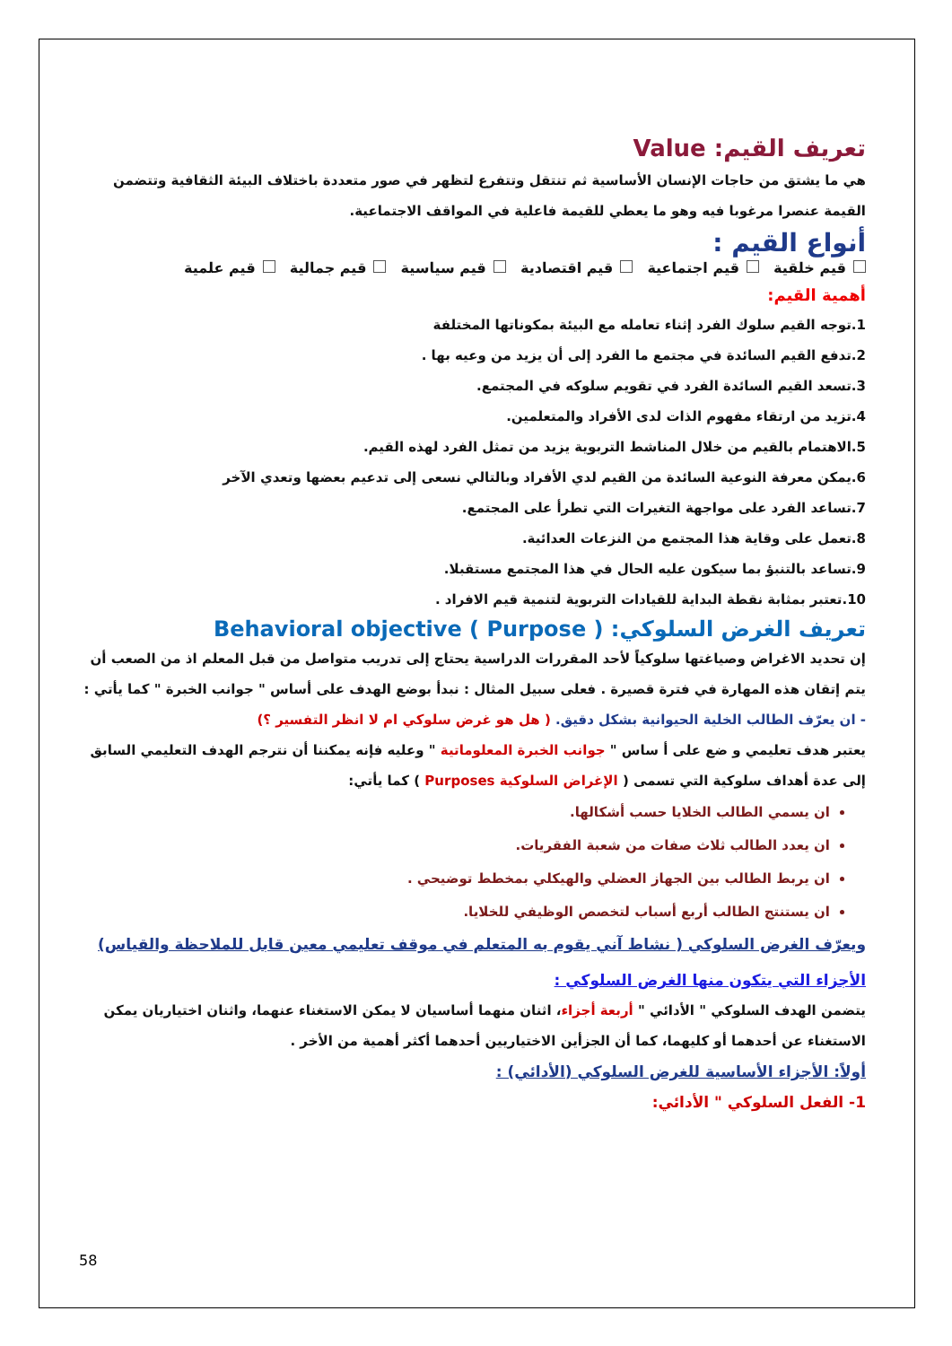تعريف القيم: Value
هي ما يشتق من حاجات الإنسان الأساسية ثم تنتقل وتتفرع لتظهر في صور متعددة باختلاف البيئة الثقافية وتتضمن القيمة عنصرا مرغوبا فيه وهو ما يعطي للقيمة فاعلية في المواقف الاجتماعية.
أنواع القيم :
قيم خلقية قيم اجتماعية قيم اقتصادية قيم سياسية قيم جمالية قيم علمية
أهمية القيم:
1.توجه القيم سلوك الفرد إثناء تعامله مع البيئة بمكوناتها المختلفة
2.تدفع القيم السائدة في مجتمع ما الفرد إلى أن يزيد من وعيه بها .
3.تسعد القيم السائدة الفرد في تقويم سلوكه في المجتمع.
4.تزيد من ارتقاء مفهوم الذات لدى الأفراد والمتعلمين.
5.الاهتمام بالقيم من خلال المناشط التربوية يزيد من تمثل الفرد لهذه القيم.
6.يمكن معرفة النوعية السائدة من القيم لدي الأفراد وبالتالي نسعى إلى تدعيم بعضها وتعدي الآخر
7.تساعد الفرد على مواجهة التغيرات التي تطرأ على المجتمع.
8.تعمل على وقاية هذا المجتمع من النزعات العدائية.
9.تساعد بالتنبؤ بما سيكون عليه الحال في هذا المجتمع مستقبلا.
10.تعتبر بمثابة نقطة البداية للقيادات التربوية لتنمية قيم الافراد .
تعريف الغرض السلوكي: Behavioral objective ( Purpose )
إن تحديد الاغراض وصياغتها سلوكياً لأحد المقررات الدراسية يحتاج إلى تدريب متواصل من قبل المعلم اذ من الصعب أن يتم إتقان هذه المهارة في فترة قصيرة . فعلى سبيل المثال : نبدأ بوضع الهدف على أساس " جوانب الخبرة " كما يأتي :
- ان يعرّف الطالب الخلية الحيوانية بشكل دقيق. ( هل هو غرض سلوكي ام لا انظر التفسير ؟)
يعتبر هدف تعليمي و ضع على أ ساس " جوانب الخبرة المعلوماتية " وعليه فإنه يمكننا أن نترجم الهدف التعليمي السابق إلى عدة أهداف سلوكية التي تسمى ( الإغراض السلوكية Purposes ) كما يأتي:
ان يسمي الطالب الخلايا حسب أشكالها.
ان يعدد الطالب ثلاث صفات من شعبة الفقريات.
ان يربط الطالب بين الجهاز العضلي والهيكلي بمخطط توضيحي .
ان يستنتج الطالب أربع أسباب لتخصص الوظيفي للخلايا.
ويعرّف الغرض السلوكي ( نشاط آني يقوم به المتعلم في موقف تعليمي معين قابل للملاحظة والقياس)
الأجزاء التي يتكون منها الغرض السلوكي :
يتضمن الهدف السلوكي " الأدائي " أربعة أجزاء، اثنان منهما أساسيان لا يمكن الاستغناء عنهما، واثنان اختياريان يمكن الاستغناء عن أحدهما أو كليهما، كما أن الجزأين الاختياريين أحدهما أكثر أهمية من الأخر .
أولاً: الأجزاء الأساسية للغرض السلوكي (الأدائي) :
1- الفعل السلوكي " الأدائي:
58